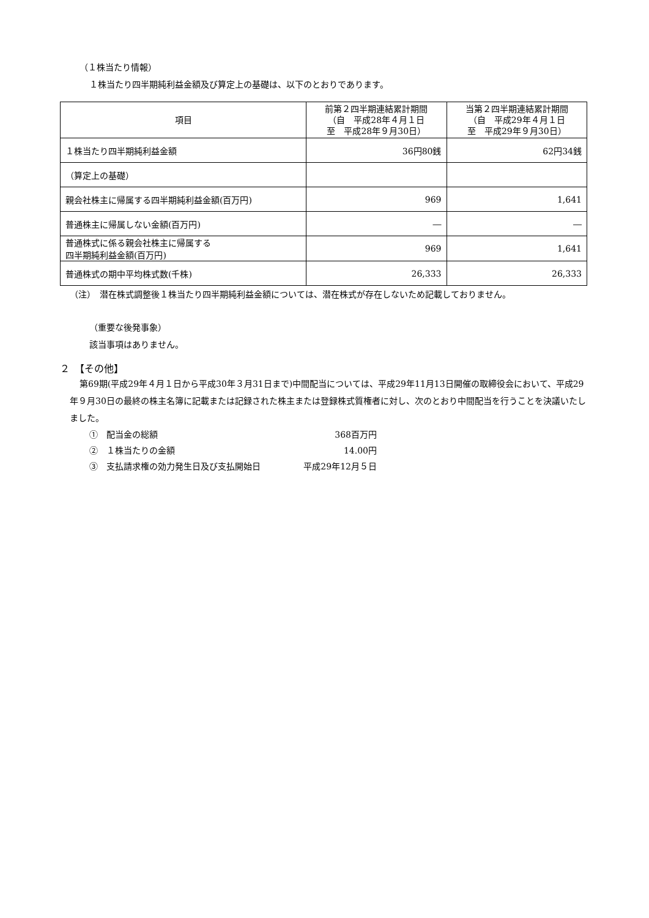（１株当たり情報）
１株当たり四半期純利益金額及び算定上の基礎は、以下のとおりであります。
| 項目 | 前第２四半期連結累計期間 （自 平成28年４月１日 至 平成28年９月30日） | 当第２四半期連結累計期間 （自 平成29年４月１日 至 平成29年９月30日） |
| --- | --- | --- |
| １株当たり四半期純利益金額 | 36円80銭 | 62円34銭 |
| （算定上の基礎） | | |
| 親会社株主に帰属する四半期純利益金額(百万円) | 969 | 1,641 |
| 普通株主に帰属しない金額(百万円) | ― | ― |
| 普通株式に係る親会社株主に帰属する 四半期純利益金額(百万円) | 969 | 1,641 |
| 普通株式の期中平均株式数(千株) | 26,333 | 26,333 |
（注）　潜在株式調整後１株当たり四半期純利益金額については、潜在株式が存在しないため記載しておりません。
（重要な後発事象）
該当事項はありません。
２　【その他】
第69期(平成29年４月１日から平成30年３月31日まで)中間配当については、平成29年11月13日開催の取締役会において、平成29年９月30日の最終の株主名簿に記載または記録された株主または登録株式質権者に対し、次のとおり中間配当を行うことを決議いたしました。
①　配当金の総額 368百万円
②　１株当たりの金額 14.00円
③　支払請求権の効力発生日及び支払開始日 平成29年12月５日